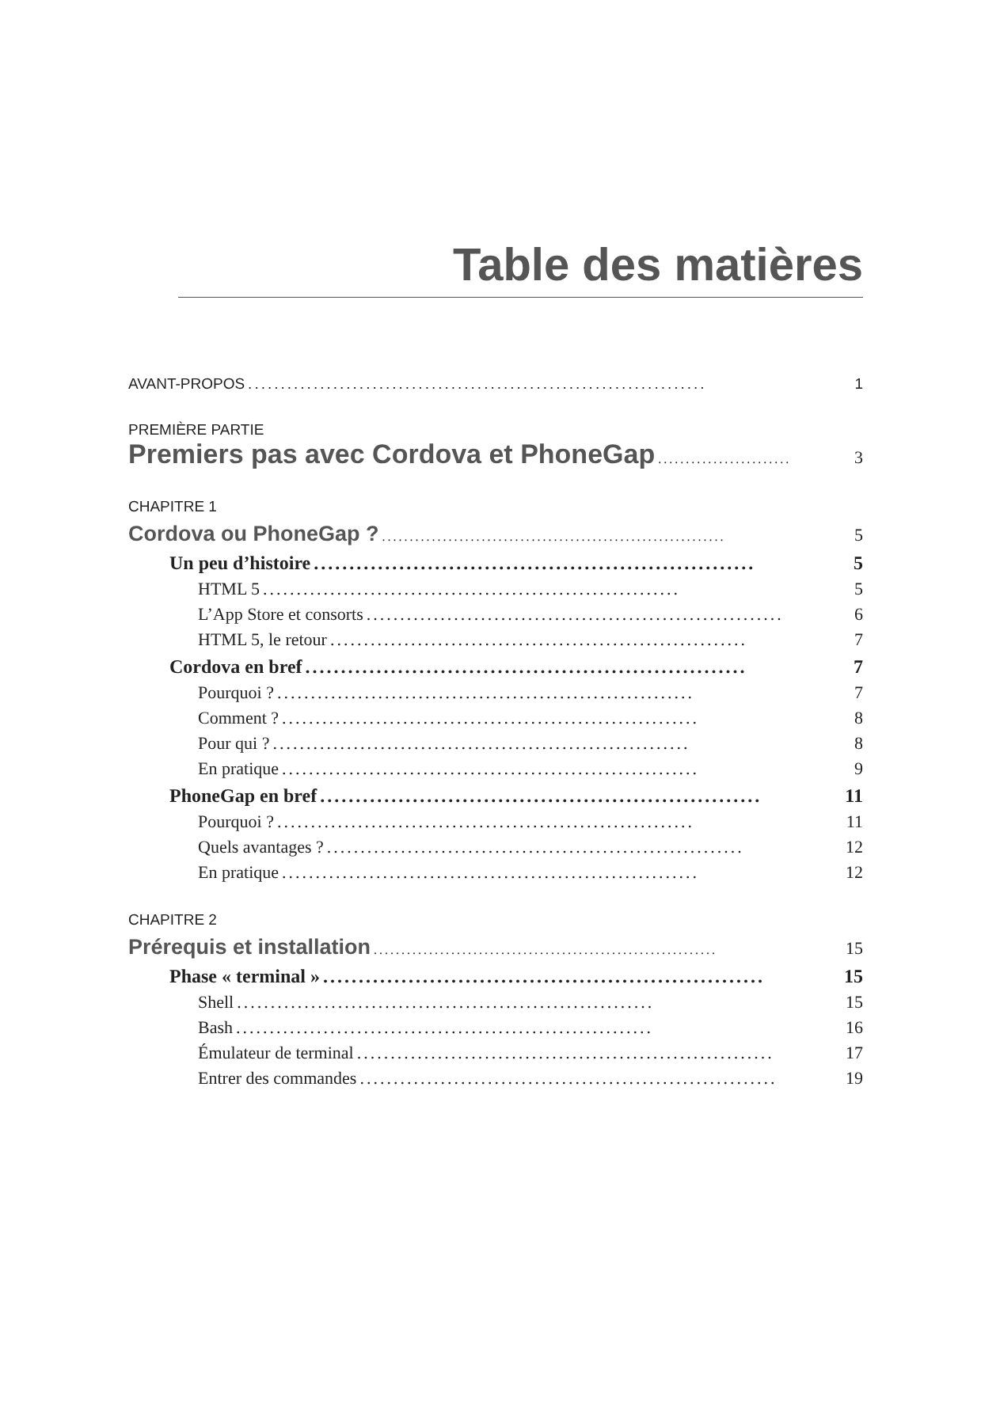Table des matières
AVANT-PROPOS...................................................................... 1
PREMIÈRE PARTIE
Premiers pas avec Cordova et PhoneGap.............................. 3
CHAPITRE 1
Cordova ou PhoneGap ?.............................................................. 5
Un peu d’histoire.............................................................. 5
HTML 5.............................................................. 5
L’App Store et consorts.............................................................. 6
HTML 5, le retour.............................................................. 7
Cordova en bref.............................................................. 7
Pourquoi ?.............................................................. 7
Comment ?.............................................................. 8
Pour qui ?.............................................................. 8
En pratique.............................................................. 9
PhoneGap en bref.............................................................. 11
Pourquoi ?.............................................................. 11
Quels avantages ?.............................................................. 12
En pratique.............................................................. 12
CHAPITRE 2
Prérequis et installation.............................................................. 15
Phase « terminal ».............................................................. 15
Shell.............................................................. 15
Bash.............................................................. 16
Émulateur de terminal.............................................................. 17
Entrer des commandes.............................................................. 19